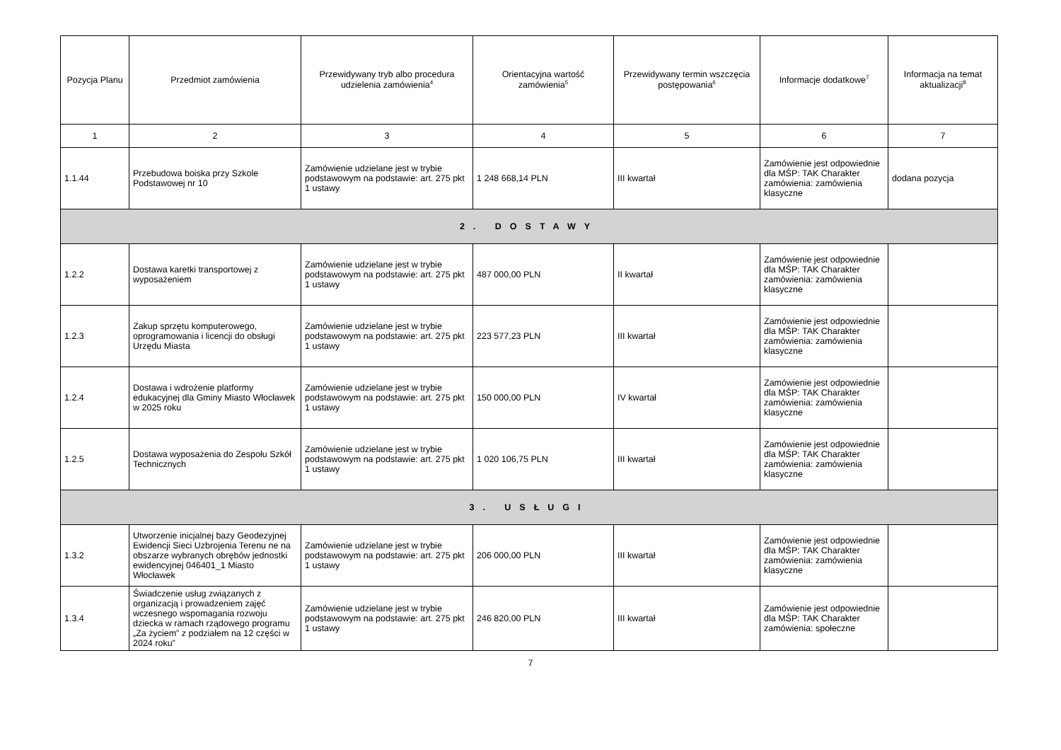| Pozycja Planu | Przedmiot zamówienia | Przewidywany tryb albo procedura udzielenia zamówienia<sup>4</sup> | Orientacyjna wartość zamówienia<sup>5</sup> | Przewidywany termin wszczęcia postępowania<sup>6</sup> | Informacje dodatkowe<sup>7</sup> | Informacja na temat aktualizacji<sup>8</sup> |
| --- | --- | --- | --- | --- | --- | --- |
| 1 | 2 | 3 | 4 | 5 | 6 | 7 |
| 1.1.44 | Przebudowa boiska przy Szkole Podstawowej nr 10 | Zamówienie udzielane jest w trybie podstawowym na podstawie: art. 275 pkt 1 ustawy | 1 248 668,14 PLN | III kwartał | Zamówienie jest odpowiednie dla MŚP: TAK Charakter zamówienia: zamówienia klasyczne | dodana pozycja |
| 2. DOSTAWY | | | | | | |
| 1.2.2 | Dostawa karetki transportowej z wyposażeniem | Zamówienie udzielane jest w trybie podstawowym na podstawie: art. 275 pkt 1 ustawy | 487 000,00 PLN | II kwartał | Zamówienie jest odpowiednie dla MŚP: TAK Charakter zamówienia: zamówienia klasyczne | |
| 1.2.3 | Zakup sprzętu komputerowego, oprogramowania i licencji do obsługi Urzędu Miasta | Zamówienie udzielane jest w trybie podstawowym na podstawie: art. 275 pkt 1 ustawy | 223 577,23 PLN | III kwartał | Zamówienie jest odpowiednie dla MŚP: TAK Charakter zamówienia: zamówienia klasyczne | |
| 1.2.4 | Dostawa i wdrożenie platformy edukacyjnej dla Gminy Miasto Włocławek w 2025 roku | Zamówienie udzielane jest w trybie podstawowym na podstawie: art. 275 pkt 1 ustawy | 150 000,00 PLN | IV kwartał | Zamówienie jest odpowiednie dla MŚP: TAK Charakter zamówienia: zamówienia klasyczne | |
| 1.2.5 | Dostawa wyposażenia do Zespołu Szkół Technicznych | Zamówienie udzielane jest w trybie podstawowym na podstawie: art. 275 pkt 1 ustawy | 1 020 106,75 PLN | III kwartał | Zamówienie jest odpowiednie dla MŚP: TAK Charakter zamówienia: zamówienia klasyczne | |
| 3. USŁUGI | | | | | | |
| 1.3.2 | Utworzenie inicjalnej bazy Geodezyjnej Ewidencji Sieci Uzbrojenia Terenu ne na obszarze wybranych obrębów jednostki ewidencyjnej 046401_1 Miasto Włocławek | Zamówienie udzielane jest w trybie podstawowym na podstawie: art. 275 pkt 1 ustawy | 206 000,00 PLN | III kwartał | Zamówienie jest odpowiednie dla MŚP: TAK Charakter zamówienia: zamówienia klasyczne | |
| 1.3.4 | Świadczenie usług związanych z organizacją i prowadzeniem zajęć wczesnego wspomagania rozwoju dziecka w ramach rządowego programu „Za życiem” z podziałem na 12 części w 2024 roku” | Zamówienie udzielane jest w trybie podstawowym na podstawie: art. 275 pkt 1 ustawy | 246 820,00 PLN | III kwartał | Zamówienie jest odpowiednie dla MŚP: TAK Charakter zamówienia: społeczne | |
7